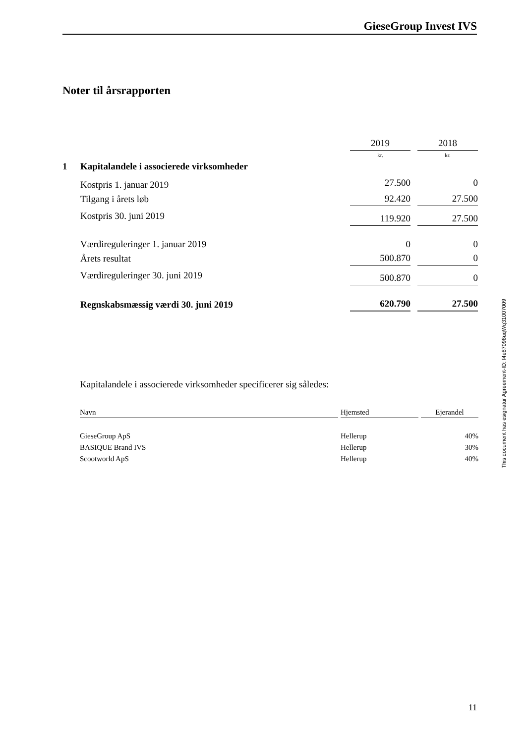GieseGroup Invest IVS
Noter til årsrapporten
| | | 2019 | | 2018 |
| | | kr. | | kr. |
| 1 | Kapitalandele i associerede virksomheder | | | |
| | Kostpris 1. januar 2019 | 27.500 | | 0 |
| | Tilgang i årets løb | 92.420 | | 27.500 |
| | Kostpris 30. juni 2019 | 119.920 | | 27.500 |
| | Værdireguleringer 1. januar 2019 | 0 | | 0 |
| | Årets resultat | 500.870 | | 0 |
| | Værdireguleringer 30. juni 2019 | 500.870 | | 0 |
| | Regnskabsmæssig værdi 30. juni 2019 | 620.790 | | 27.500 |
Kapitalandele i associerede virksomheder specificerer sig således:
| Navn | Hjemsted | Ejerandel |
| --- | --- | --- |
| GieseGroup ApS | Hellerup | 40% |
| BASIQUE Brand IVS | Hellerup | 30% |
| Scootworld ApS | Hellerup | 40% |
This document has esignatur Agreement-ID: f4e87098uqWq31007009
11